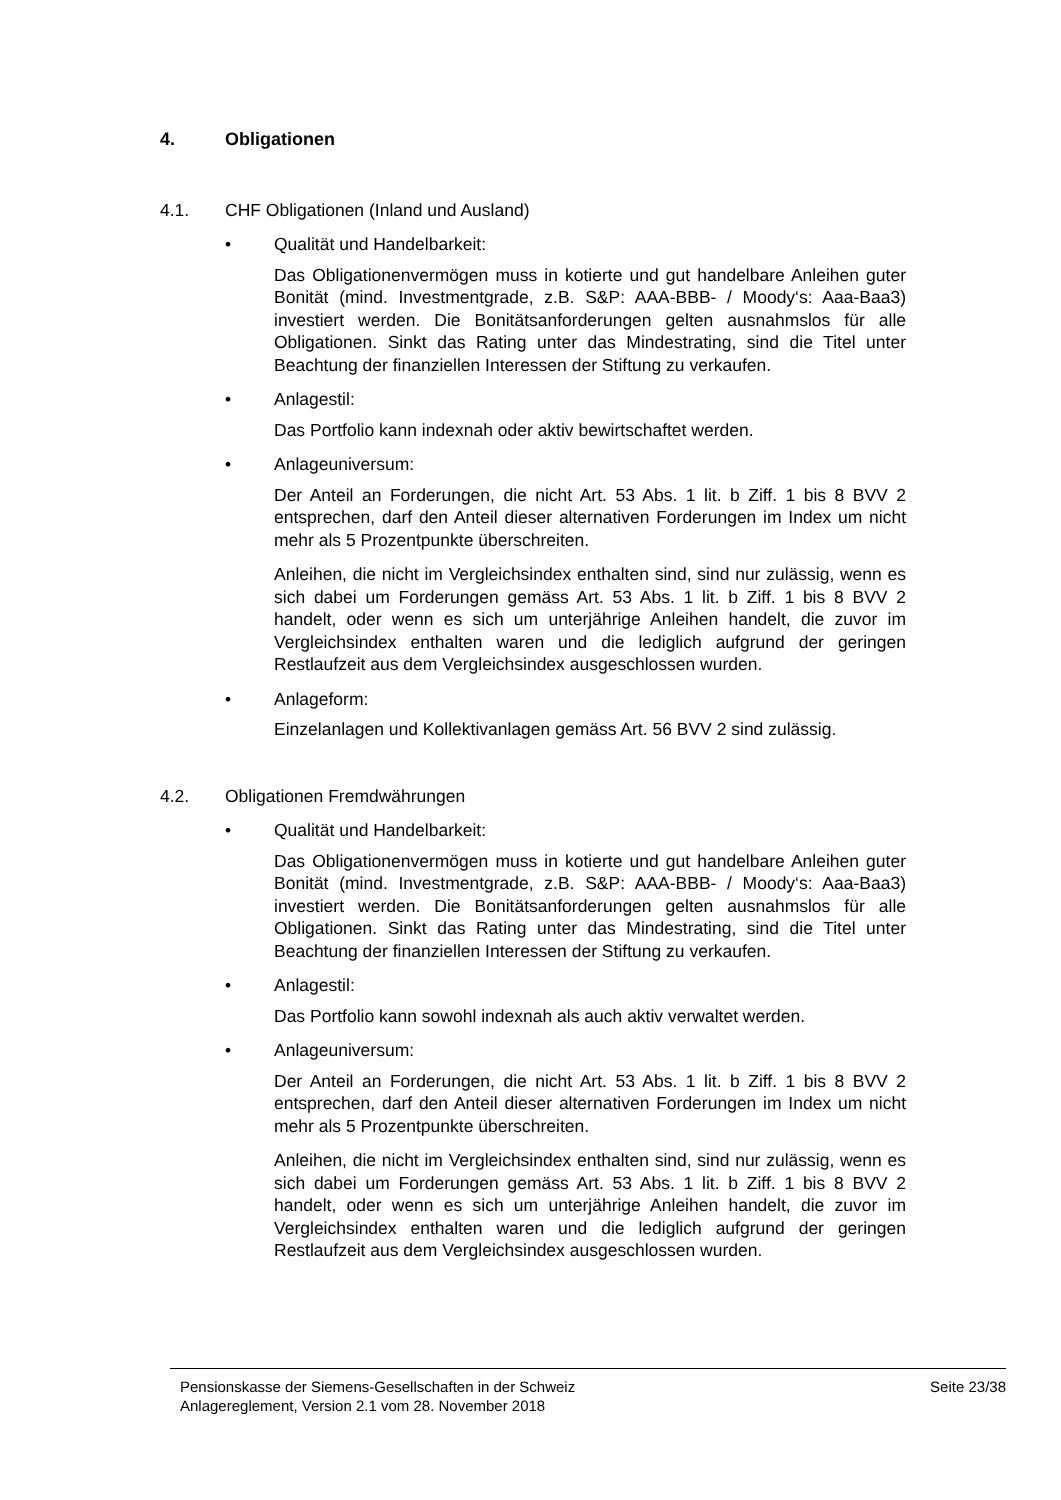4. Obligationen
4.1. CHF Obligationen (Inland und Ausland)
• Qualität und Handelbarkeit:
Das Obligationenvermögen muss in kotierte und gut handelbare Anleihen guter Bonität (mind. Investmentgrade, z.B. S&P: AAA-BBB- / Moody‘s: Aaa-Baa3) investiert werden. Die Bonitätsanforderungen gelten ausnahmslos für alle Obligationen. Sinkt das Rating unter das Mindestrating, sind die Titel unter Beachtung der finanziellen Interessen der Stiftung zu verkaufen.
• Anlagestil:
Das Portfolio kann indexnah oder aktiv bewirtschaftet werden.
• Anlageuniversum:
Der Anteil an Forderungen, die nicht Art. 53 Abs. 1 lit. b Ziff. 1 bis 8 BVV 2 entsprechen, darf den Anteil dieser alternativen Forderungen im Index um nicht mehr als 5 Prozentpunkte überschreiten.
Anleihen, die nicht im Vergleichsindex enthalten sind, sind nur zulässig, wenn es sich dabei um Forderungen gemäss Art. 53 Abs. 1 lit. b Ziff. 1 bis 8 BVV 2 handelt, oder wenn es sich um unterjährige Anleihen handelt, die zuvor im Vergleichsindex enthalten waren und die lediglich aufgrund der geringen Restlaufzeit aus dem Vergleichsindex ausgeschlossen wurden.
• Anlageform:
Einzelanlagen und Kollektivanlagen gemäss Art. 56 BVV 2 sind zulässig.
4.2. Obligationen Fremdwährungen
• Qualität und Handelbarkeit:
Das Obligationenvermögen muss in kotierte und gut handelbare Anleihen guter Bonität (mind. Investmentgrade, z.B. S&P: AAA-BBB- / Moody‘s: Aaa-Baa3) investiert werden. Die Bonitätsanforderungen gelten ausnahmslos für alle Obligationen. Sinkt das Rating unter das Mindestrating, sind die Titel unter Beachtung der finanziellen Interessen der Stiftung zu verkaufen.
• Anlagestil:
Das Portfolio kann sowohl indexnah als auch aktiv verwaltet werden.
• Anlageuniversum:
Der Anteil an Forderungen, die nicht Art. 53 Abs. 1 lit. b Ziff. 1 bis 8 BVV 2 entsprechen, darf den Anteil dieser alternativen Forderungen im Index um nicht mehr als 5 Prozentpunkte überschreiten.
Anleihen, die nicht im Vergleichsindex enthalten sind, sind nur zulässig, wenn es sich dabei um Forderungen gemäss Art. 53 Abs. 1 lit. b Ziff. 1 bis 8 BVV 2 handelt, oder wenn es sich um unterjährige Anleihen handelt, die zuvor im Vergleichsindex enthalten waren und die lediglich aufgrund der geringen Restlaufzeit aus dem Vergleichsindex ausgeschlossen wurden.
Pensionskasse der Siemens-Gesellschaften in der Schweiz
Anlagereglement, Version 2.1 vom 28. November 2018
Seite 23/38